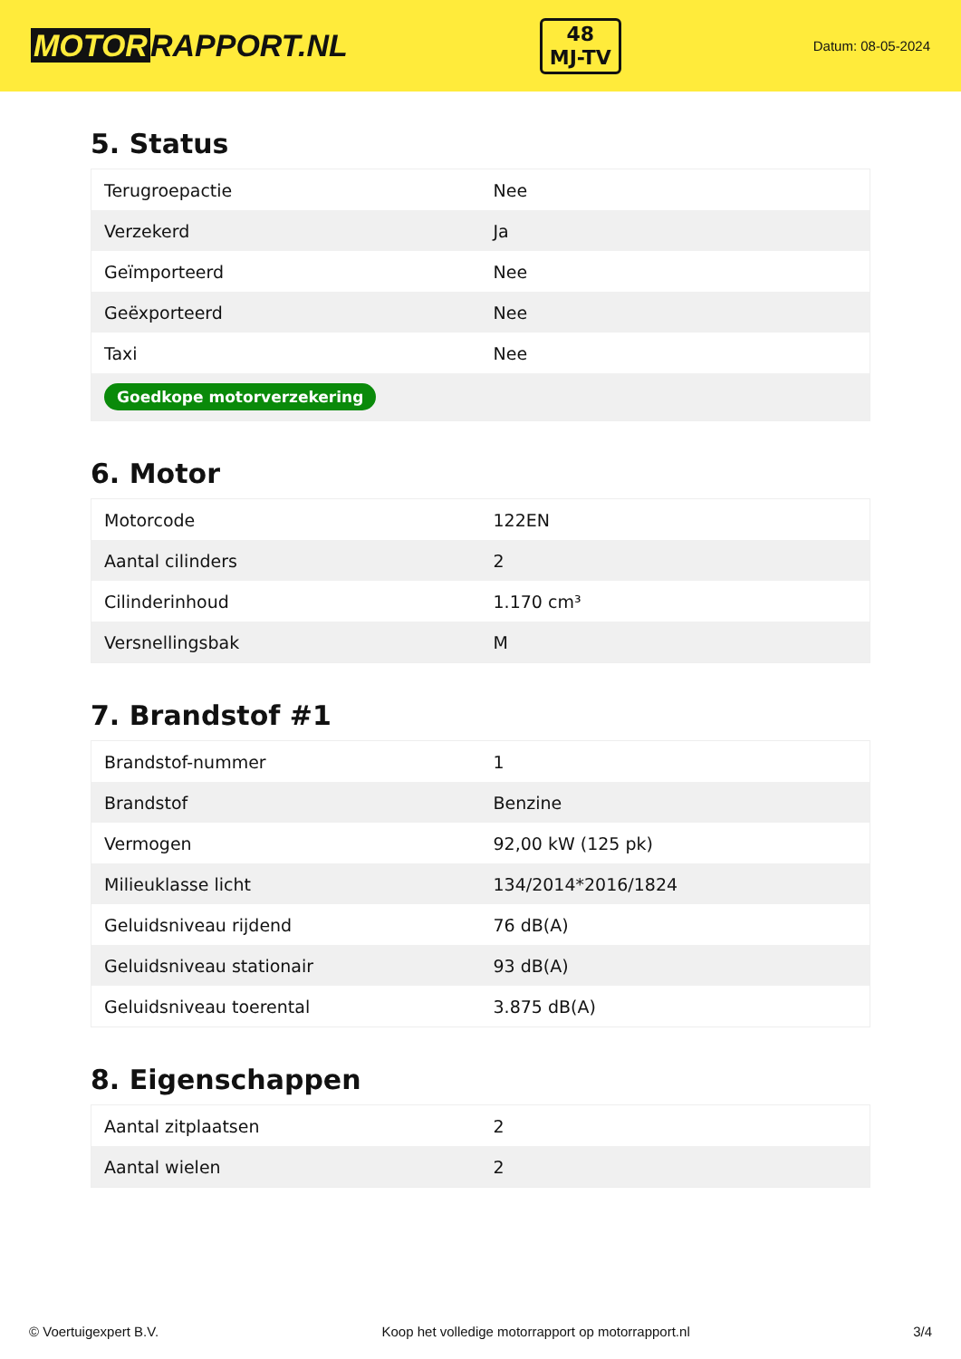MOTOR RAPPORT.NL
48
MJ-TV
Datum: 08-05-2024
5. Status
| Terugroepactie | Nee |
| Verzekerd | Ja |
| Geïmporteerd | Nee |
| Geëxporteerd | Nee |
| Taxi | Nee |
| Goedkope motorverzekering | |
6. Motor
| Motorcode | 122EN |
| Aantal cilinders | 2 |
| Cilinderinhoud | 1.170 cm³ |
| Versnellingsbak | M |
7. Brandstof #1
| Brandstof-nummer | 1 |
| Brandstof | Benzine |
| Vermogen | 92,00 kW (125 pk) |
| Milieuklasse licht | 134/2014*2016/1824 |
| Geluidsniveau rijdend | 76 dB(A) |
| Geluidsniveau stationair | 93 dB(A) |
| Geluidsniveau toerental | 3.875 dB(A) |
8. Eigenschappen
| Aantal zitplaatsen | 2 |
| Aantal wielen | 2 |
© Voertuigexpert B.V. Koop het volledige motorrapport op motorrapport.nl 3/4